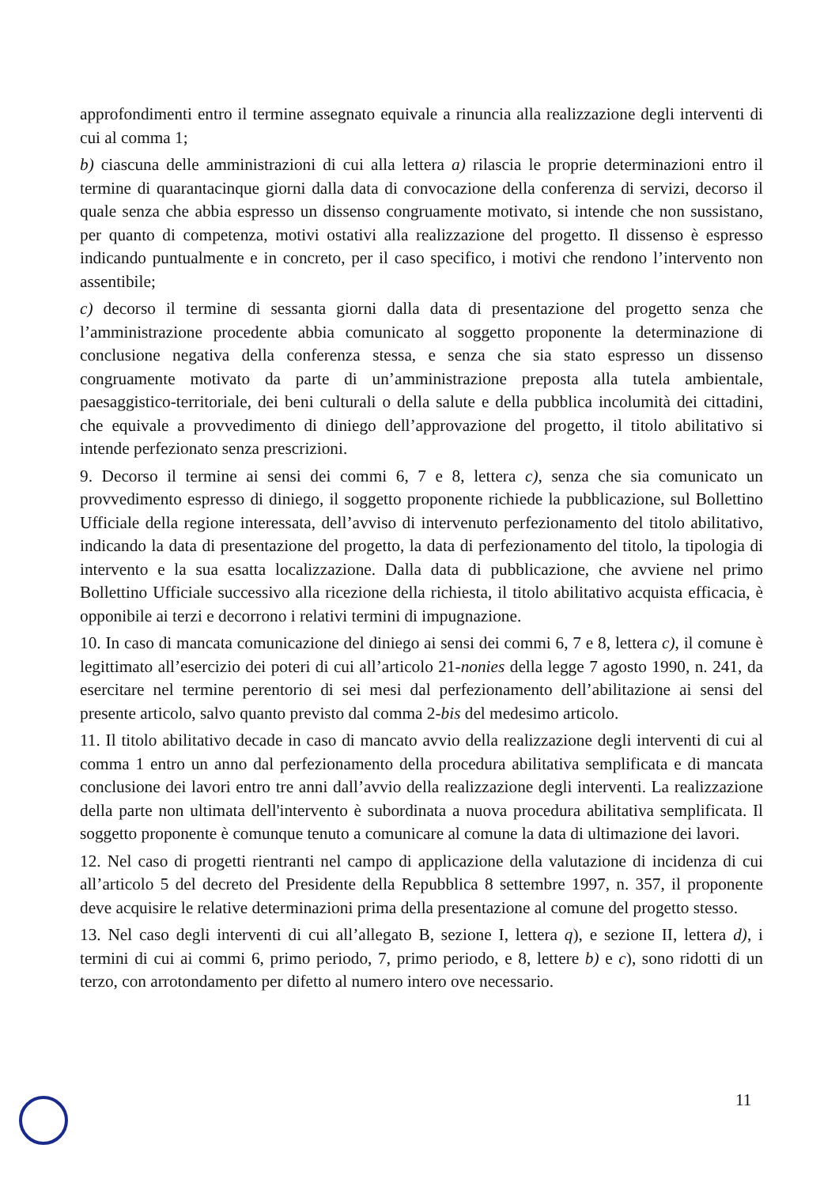approfondimenti entro il termine assegnato equivale a rinuncia alla realizzazione degli interventi di cui al comma 1;
b) ciascuna delle amministrazioni di cui alla lettera a) rilascia le proprie determinazioni entro il termine di quarantacinque giorni dalla data di convocazione della conferenza di servizi, decorso il quale senza che abbia espresso un dissenso congruamente motivato, si intende che non sussistano, per quanto di competenza, motivi ostativi alla realizzazione del progetto. Il dissenso è espresso indicando puntualmente e in concreto, per il caso specifico, i motivi che rendono l’intervento non assentibile;
c) decorso il termine di sessanta giorni dalla data di presentazione del progetto senza che l’amministrazione procedente abbia comunicato al soggetto proponente la determinazione di conclusione negativa della conferenza stessa, e senza che sia stato espresso un dissenso congruamente motivato da parte di un’amministrazione preposta alla tutela ambientale, paesaggistico-territoriale, dei beni culturali o della salute e della pubblica incolumità dei cittadini, che equivale a provvedimento di diniego dell’approvazione del progetto, il titolo abilitativo si intende perfezionato senza prescrizioni.
9. Decorso il termine ai sensi dei commi 6, 7 e 8, lettera c), senza che sia comunicato un provvedimento espresso di diniego, il soggetto proponente richiede la pubblicazione, sul Bollettino Ufficiale della regione interessata, dell’avviso di intervenuto perfezionamento del titolo abilitativo, indicando la data di presentazione del progetto, la data di perfezionamento del titolo, la tipologia di intervento e la sua esatta localizzazione. Dalla data di pubblicazione, che avviene nel primo Bollettino Ufficiale successivo alla ricezione della richiesta, il titolo abilitativo acquista efficacia, è opponibile ai terzi e decorrono i relativi termini di impugnazione.
10. In caso di mancata comunicazione del diniego ai sensi dei commi 6, 7 e 8, lettera c), il comune è legittimato all’esercizio dei poteri di cui all’articolo 21-nonies della legge 7 agosto 1990, n. 241, da esercitare nel termine perentorio di sei mesi dal perfezionamento dell’abilitazione ai sensi del presente articolo, salvo quanto previsto dal comma 2-bis del medesimo articolo.
11. Il titolo abilitativo decade in caso di mancato avvio della realizzazione degli interventi di cui al comma 1 entro un anno dal perfezionamento della procedura abilitativa semplificata e di mancata conclusione dei lavori entro tre anni dall’avvio della realizzazione degli interventi. La realizzazione della parte non ultimata dell'intervento è subordinata a nuova procedura abilitativa semplificata. Il soggetto proponente è comunque tenuto a comunicare al comune la data di ultimazione dei lavori.
12. Nel caso di progetti rientranti nel campo di applicazione della valutazione di incidenza di cui all’articolo 5 del decreto del Presidente della Repubblica 8 settembre 1997, n. 357, il proponente deve acquisire le relative determinazioni prima della presentazione al comune del progetto stesso.
13. Nel caso degli interventi di cui all’allegato B, sezione I, lettera q), e sezione II, lettera d), i termini di cui ai commi 6, primo periodo, 7, primo periodo, e 8, lettere b) e c), sono ridotti di un terzo, con arrotondamento per difetto al numero intero ove necessario.
11